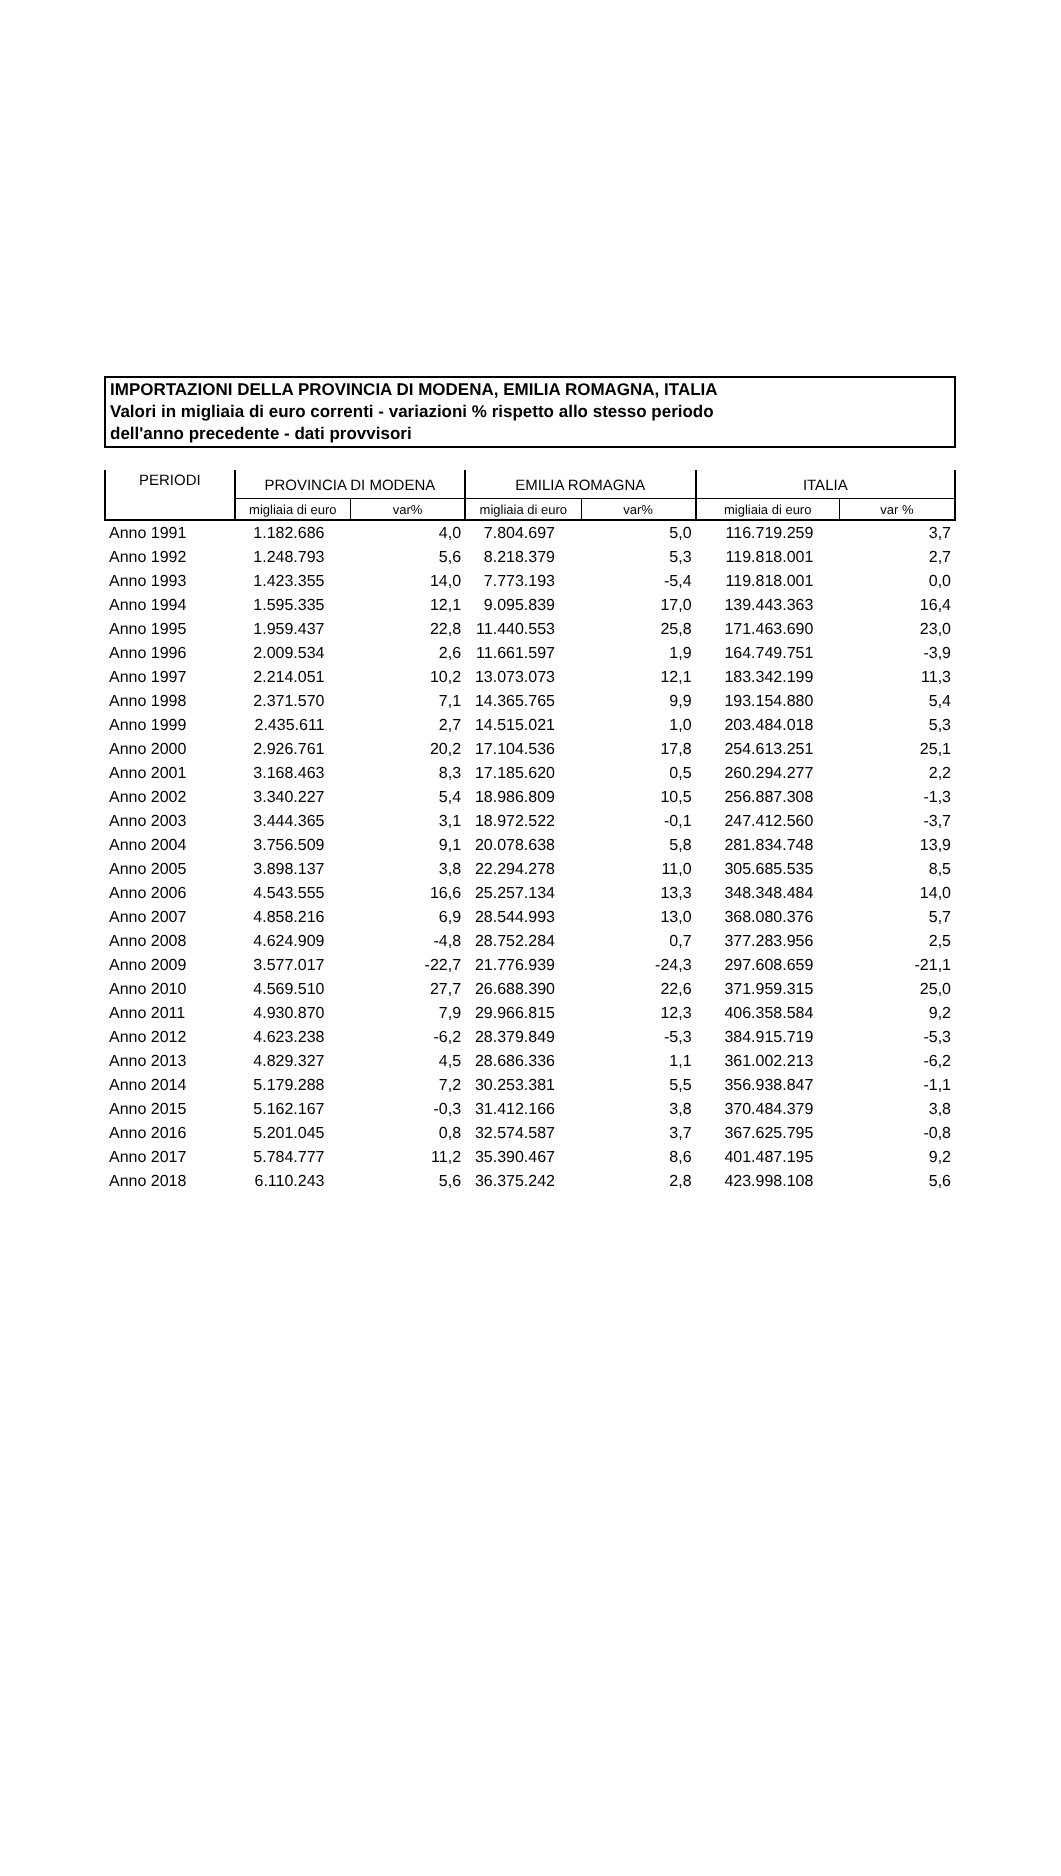IMPORTAZIONI DELLA PROVINCIA DI MODENA, EMILIA ROMAGNA, ITALIA
Valori in migliaia di euro correnti - variazioni % rispetto allo stesso periodo
dell'anno precedente - dati provvisori
| PERIODI | PROVINCIA DI MODENA | | EMILIA ROMAGNA | | ITALIA | |
| --- | --- | --- | --- | --- | --- | --- |
| | migliaia di euro | var% | migliaia di euro | var% | migliaia di euro | var % |
| Anno 1991 | 1.182.686 | 4,0 | 7.804.697 | 5,0 | 116.719.259 | 3,7 |
| Anno 1992 | 1.248.793 | 5,6 | 8.218.379 | 5,3 | 119.818.001 | 2,7 |
| Anno 1993 | 1.423.355 | 14,0 | 7.773.193 | -5,4 | 119.818.001 | 0,0 |
| Anno 1994 | 1.595.335 | 12,1 | 9.095.839 | 17,0 | 139.443.363 | 16,4 |
| Anno 1995 | 1.959.437 | 22,8 | 11.440.553 | 25,8 | 171.463.690 | 23,0 |
| Anno 1996 | 2.009.534 | 2,6 | 11.661.597 | 1,9 | 164.749.751 | -3,9 |
| Anno 1997 | 2.214.051 | 10,2 | 13.073.073 | 12,1 | 183.342.199 | 11,3 |
| Anno 1998 | 2.371.570 | 7,1 | 14.365.765 | 9,9 | 193.154.880 | 5,4 |
| Anno 1999 | 2.435.611 | 2,7 | 14.515.021 | 1,0 | 203.484.018 | 5,3 |
| Anno 2000 | 2.926.761 | 20,2 | 17.104.536 | 17,8 | 254.613.251 | 25,1 |
| Anno 2001 | 3.168.463 | 8,3 | 17.185.620 | 0,5 | 260.294.277 | 2,2 |
| Anno 2002 | 3.340.227 | 5,4 | 18.986.809 | 10,5 | 256.887.308 | -1,3 |
| Anno 2003 | 3.444.365 | 3,1 | 18.972.522 | -0,1 | 247.412.560 | -3,7 |
| Anno 2004 | 3.756.509 | 9,1 | 20.078.638 | 5,8 | 281.834.748 | 13,9 |
| Anno 2005 | 3.898.137 | 3,8 | 22.294.278 | 11,0 | 305.685.535 | 8,5 |
| Anno 2006 | 4.543.555 | 16,6 | 25.257.134 | 13,3 | 348.348.484 | 14,0 |
| Anno 2007 | 4.858.216 | 6,9 | 28.544.993 | 13,0 | 368.080.376 | 5,7 |
| Anno 2008 | 4.624.909 | -4,8 | 28.752.284 | 0,7 | 377.283.956 | 2,5 |
| Anno 2009 | 3.577.017 | -22,7 | 21.776.939 | -24,3 | 297.608.659 | -21,1 |
| Anno 2010 | 4.569.510 | 27,7 | 26.688.390 | 22,6 | 371.959.315 | 25,0 |
| Anno 2011 | 4.930.870 | 7,9 | 29.966.815 | 12,3 | 406.358.584 | 9,2 |
| Anno 2012 | 4.623.238 | -6,2 | 28.379.849 | -5,3 | 384.915.719 | -5,3 |
| Anno 2013 | 4.829.327 | 4,5 | 28.686.336 | 1,1 | 361.002.213 | -6,2 |
| Anno 2014 | 5.179.288 | 7,2 | 30.253.381 | 5,5 | 356.938.847 | -1,1 |
| Anno 2015 | 5.162.167 | -0,3 | 31.412.166 | 3,8 | 370.484.379 | 3,8 |
| Anno 2016 | 5.201.045 | 0,8 | 32.574.587 | 3,7 | 367.625.795 | -0,8 |
| Anno 2017 | 5.784.777 | 11,2 | 35.390.467 | 8,6 | 401.487.195 | 9,2 |
| Anno 2018 | 6.110.243 | 5,6 | 36.375.242 | 2,8 | 423.998.108 | 5,6 |